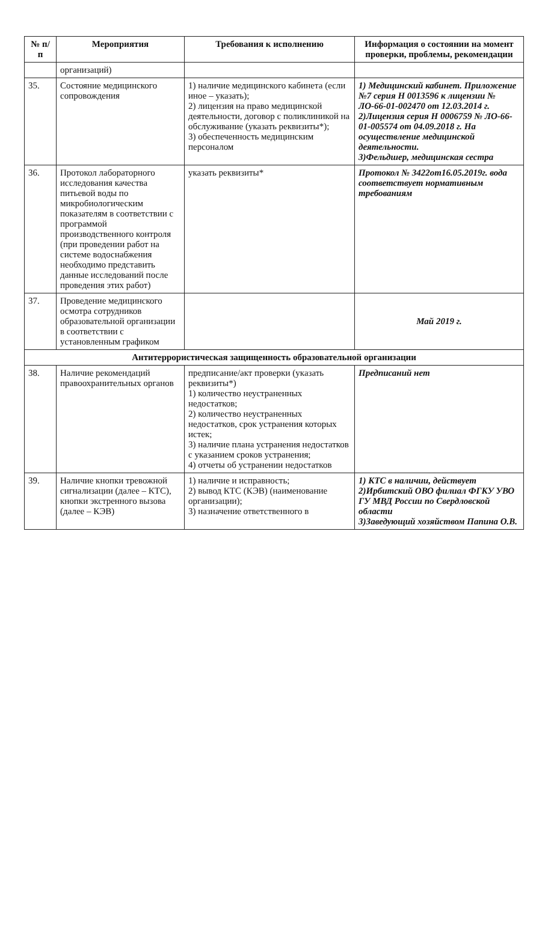| № п/п | Мероприятия | Требования к исполнению | Информация о состоянии на момент проверки, проблемы, рекомендации |
| --- | --- | --- | --- |
| | организаций) | | |
| 35. | Состояние медицинского сопровождения | 1) наличие медицинского кабинета (если иное – указать); 2) лицензия на право медицинской деятельности, договор с поликлиникой на обслуживание (указать реквизиты*); 3) обеспеченность медицинским персоналом | 1) Медицинский кабинет. Приложение №7 серия Н 0013596 к лицензии № ЛО-66-01-002470 от 12.03.2014 г. 2)Лицензия серия Н 0006759 № ЛО-66-01-005574 от 04.09.2018 г. На осуществление медицинской деятельности. 3)Фельдшер, медицинская сестра |
| 36. | Протокол лабораторного исследования качества питьевой воды по микробиологическим показателям в соответствии с программой производственного контроля (при проведении работ на системе водоснабжения необходимо представить данные исследований после проведения этих работ) | указать реквизиты* | Протокол № 3422от16.05.2019г. вода соответствует нормативным требованиям |
| 37. | Проведение медицинского осмотра сотрудников образовательной организации в соответствии с установленным графиком | | Май 2019 г. |
| Антитеррористическая защищенность образовательной организации | | | |
| 38. | Наличие рекомендаций правоохранительных органов | предписание/акт проверки (указать реквизиты*) 1) количество неустраненных недостатков; 2) количество неустраненных недостатков, срок устранения которых истек; 3) наличие плана устранения недостатков с указанием сроков устранения; 4) отчеты об устранении недостатков | Предписаний нет |
| 39. | Наличие кнопки тревожной сигнализации (далее – КТС), кнопки экстренного вызова (далее – КЭВ) | 1) наличие и исправность; 2) вывод КТС (КЭВ) (наименование организации); 3) назначение ответственного в | 1) КТС в наличии, действует 2)Ирбитский ОВО филиал ФГКУ УВО ГУ МВД России по Свердловской области 3)Заведующий хозяйством Папина О.В. |